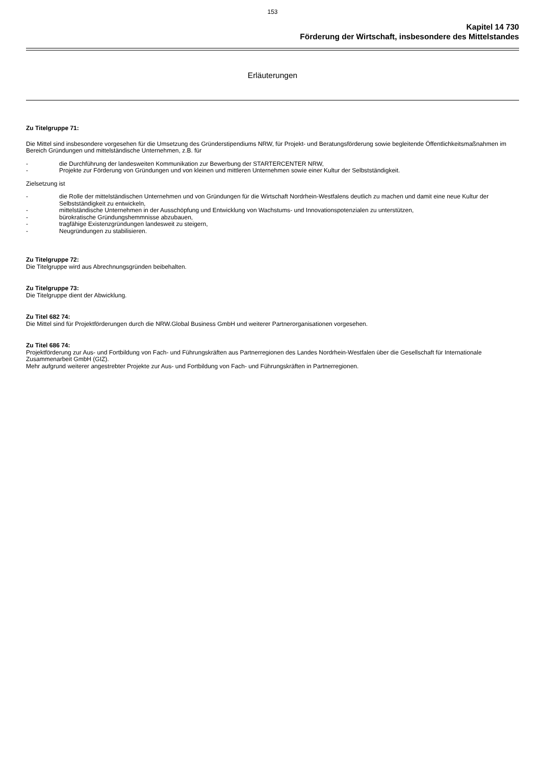153
Kapitel 14 730
Förderung der Wirtschaft, insbesondere des Mittelstandes
Erläuterungen
Zu Titelgruppe 71:
Die Mittel sind insbesondere vorgesehen für die Umsetzung des Gründerstipendiums NRW, für Projekt- und Beratungsförderung sowie begleitende Öffentlichkeitsmaßnahmen im Bereich Gründungen und mittelständische Unternehmen, z.B. für
- die Durchführung der landesweiten Kommunikation zur Bewerbung der STARTERCENTER NRW,
- Projekte zur Förderung von Gründungen und von kleinen und mittleren Unternehmen sowie einer Kultur der Selbstständigkeit.
Zielsetzung ist
- die Rolle der mittelständischen Unternehmen und von Gründungen für die Wirtschaft Nordrhein-Westfalens deutlich zu machen und damit eine neue Kultur der Selbstständigkeit zu entwickeln,
- mittelständische Unternehmen in der Ausschöpfung und Entwicklung von Wachstums- und Innovationspotenzialen zu unterstützen,
- bürokratische Gründungshemmnisse abzubauen,
- tragfähige Existenzgründungen landesweit zu steigern,
- Neugründungen zu stabilisieren.
Zu Titelgruppe 72:
Die Titelgruppe wird aus Abrechnungsgründen beibehalten.
Zu Titelgruppe 73:
Die Titelgruppe dient der Abwicklung.
Zu Titel 682 74:
Die Mittel sind für Projektförderungen durch die NRW.Global Business GmbH und weiterer Partnerorganisationen vorgesehen.
Zu Titel 686 74:
Projektförderung zur Aus- und Fortbildung von Fach- und Führungskräften aus Partnerregionen des Landes Nordrhein-Westfalen über die Gesellschaft für Internationale Zusammenarbeit GmbH (GIZ).
Mehr aufgrund weiterer angestrebter Projekte zur Aus- und Fortbildung von Fach- und Führungskräften in Partnerregionen.